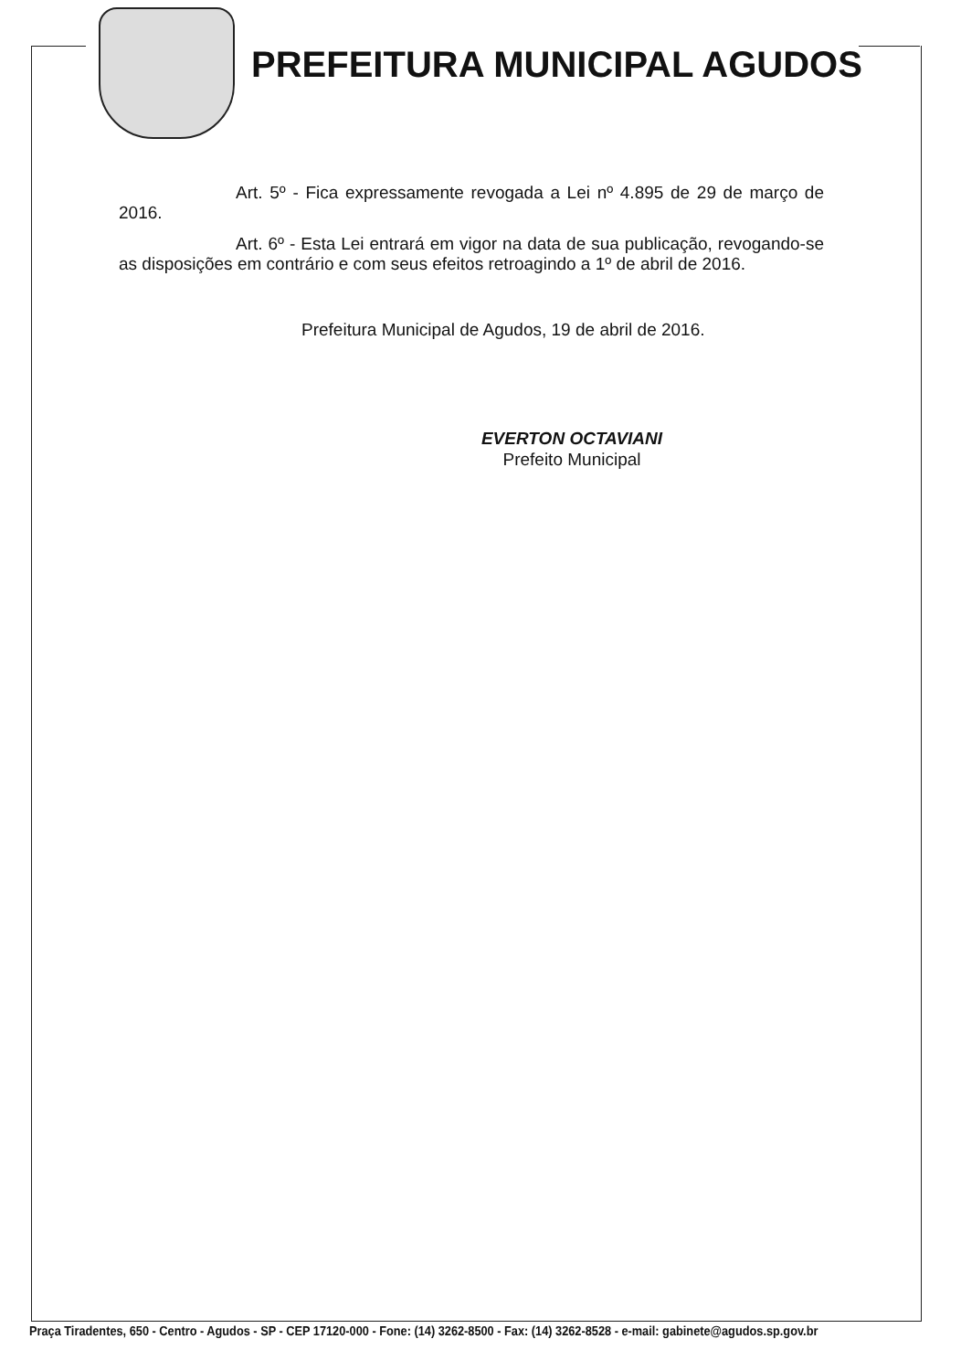PREFEITURA MUNICIPAL AGUDOS
Art. 5º - Fica expressamente revogada a Lei nº 4.895 de 29 de março de 2016.
Art. 6º - Esta Lei entrará em vigor na data de sua publicação, revogando-se as disposições em contrário e com seus efeitos retroagindo a 1º de abril de 2016.
Prefeitura Municipal de Agudos, 19 de abril de 2016.
EVERTON OCTAVIANI
Prefeito Municipal
Praça Tiradentes, 650 - Centro - Agudos - SP - CEP 17120-000 - Fone: (14) 3262-8500 - Fax: (14) 3262-8528 - e-mail: gabinete@agudos.sp.gov.br